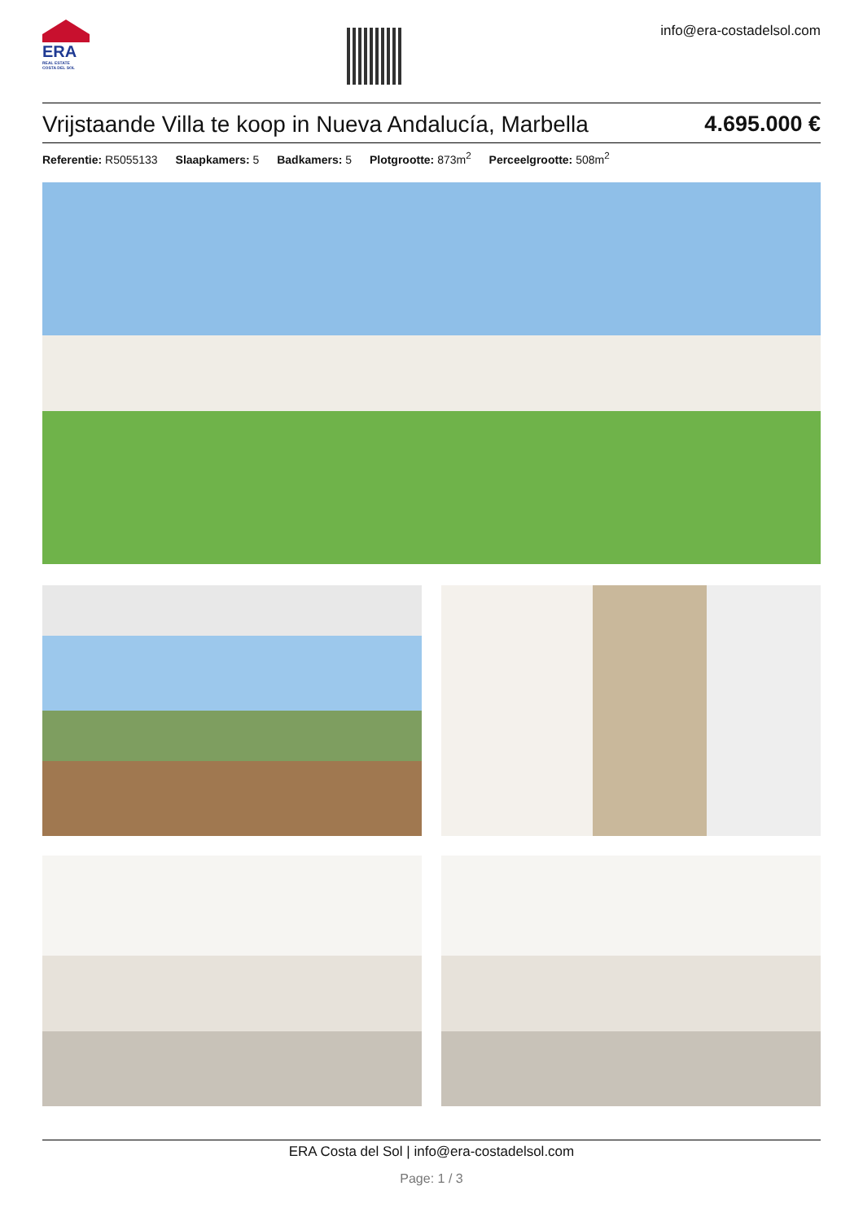ERA
REAL ESTATE
COSTA DEL SOL
info@era-costadelsol.com
Vrijstaande Villa te koop in Nueva Andalucía, Marbella
4.695.000 €
Referentie: R5055133 Slaapkamers: 5 Badkamers: 5 Plotgrootte: 873m<sup>2</sup> Perceelgrootte: 508m<sup>2</sup>
ERA Costa del Sol | info@era-costadelsol.com
Page: 1 / 3